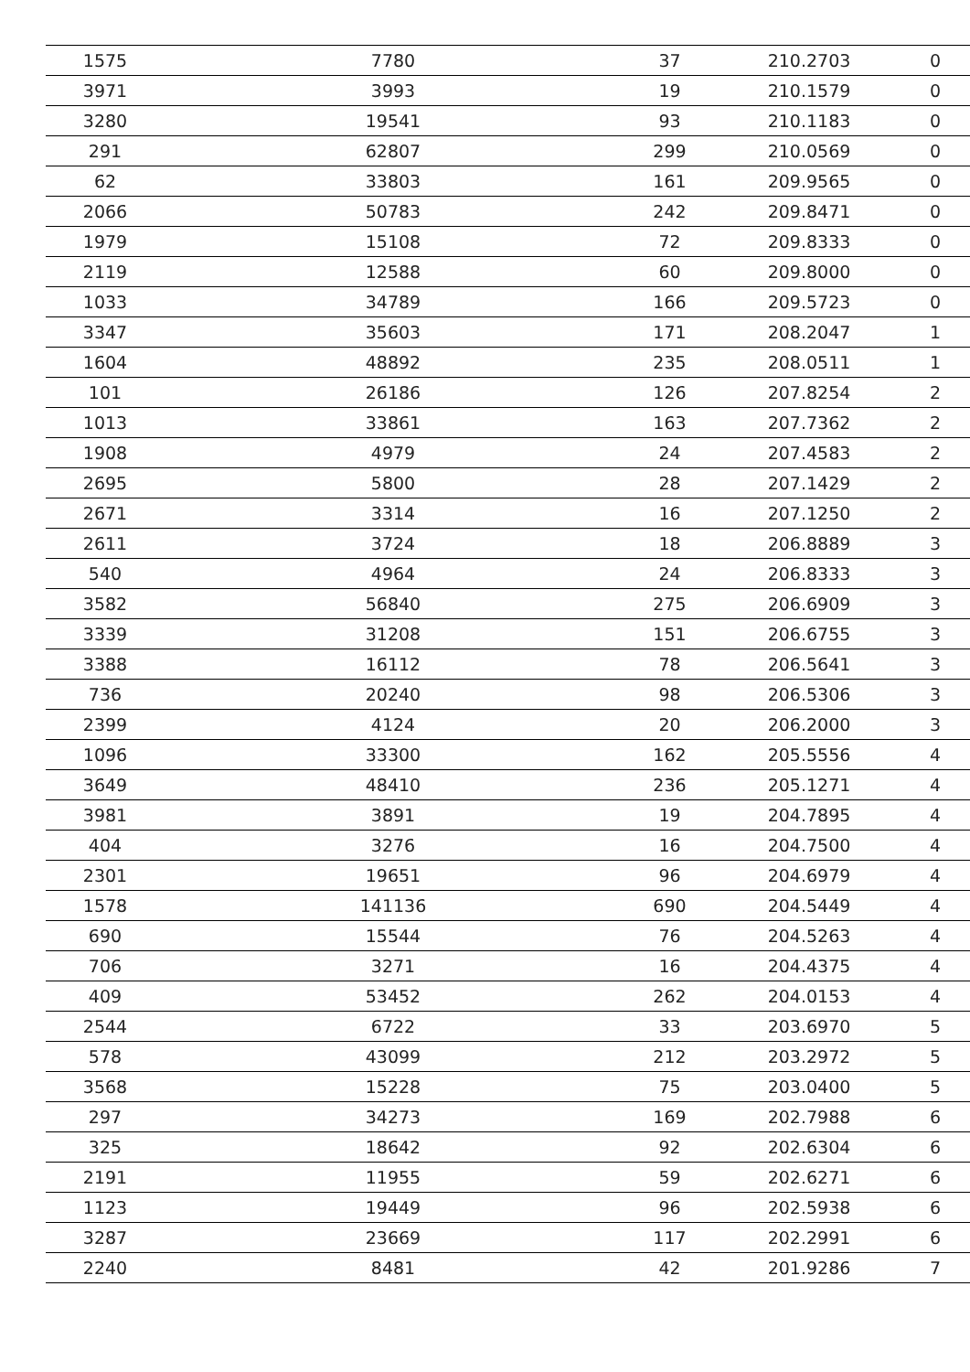| 1575 | 7780 | 37 | 210.2703 | 0 |
| 3971 | 3993 | 19 | 210.1579 | 0 |
| 3280 | 19541 | 93 | 210.1183 | 0 |
| 291 | 62807 | 299 | 210.0569 | 0 |
| 62 | 33803 | 161 | 209.9565 | 0 |
| 2066 | 50783 | 242 | 209.8471 | 0 |
| 1979 | 15108 | 72 | 209.8333 | 0 |
| 2119 | 12588 | 60 | 209.8000 | 0 |
| 1033 | 34789 | 166 | 209.5723 | 0 |
| 3347 | 35603 | 171 | 208.2047 | 1 |
| 1604 | 48892 | 235 | 208.0511 | 1 |
| 101 | 26186 | 126 | 207.8254 | 2 |
| 1013 | 33861 | 163 | 207.7362 | 2 |
| 1908 | 4979 | 24 | 207.4583 | 2 |
| 2695 | 5800 | 28 | 207.1429 | 2 |
| 2671 | 3314 | 16 | 207.1250 | 2 |
| 2611 | 3724 | 18 | 206.8889 | 3 |
| 540 | 4964 | 24 | 206.8333 | 3 |
| 3582 | 56840 | 275 | 206.6909 | 3 |
| 3339 | 31208 | 151 | 206.6755 | 3 |
| 3388 | 16112 | 78 | 206.5641 | 3 |
| 736 | 20240 | 98 | 206.5306 | 3 |
| 2399 | 4124 | 20 | 206.2000 | 3 |
| 1096 | 33300 | 162 | 205.5556 | 4 |
| 3649 | 48410 | 236 | 205.1271 | 4 |
| 3981 | 3891 | 19 | 204.7895 | 4 |
| 404 | 3276 | 16 | 204.7500 | 4 |
| 2301 | 19651 | 96 | 204.6979 | 4 |
| 1578 | 141136 | 690 | 204.5449 | 4 |
| 690 | 15544 | 76 | 204.5263 | 4 |
| 706 | 3271 | 16 | 204.4375 | 4 |
| 409 | 53452 | 262 | 204.0153 | 4 |
| 2544 | 6722 | 33 | 203.6970 | 5 |
| 578 | 43099 | 212 | 203.2972 | 5 |
| 3568 | 15228 | 75 | 203.0400 | 5 |
| 297 | 34273 | 169 | 202.7988 | 6 |
| 325 | 18642 | 92 | 202.6304 | 6 |
| 2191 | 11955 | 59 | 202.6271 | 6 |
| 1123 | 19449 | 96 | 202.5938 | 6 |
| 3287 | 23669 | 117 | 202.2991 | 6 |
| 2240 | 8481 | 42 | 201.9286 | 7 |